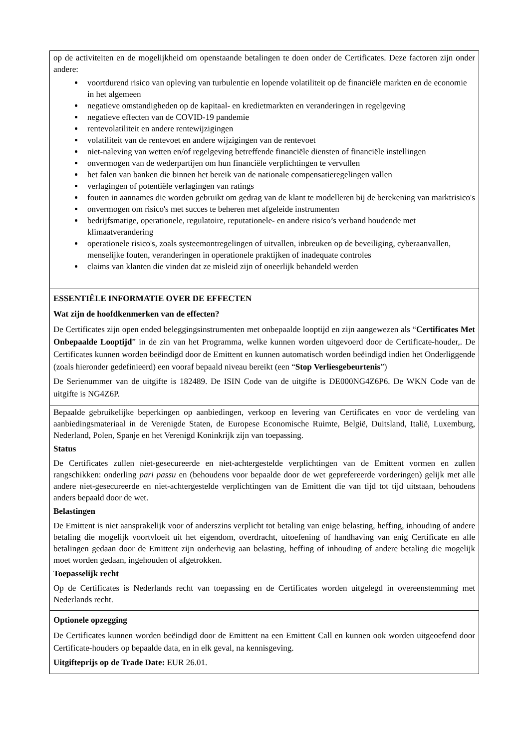| op de activiteiten en de mogelijkheid om openstaande betalingen te doen onder de Certificates. Deze factoren zijn onder andere: voortdurend risico van opleving van turbulentie en lopende volatiliteit op de financiële markten en de economie in het algemeen negatieve omstandigheden op de kapitaal- en kredietmarkten en veranderingen in regelgeving negatieve effecten van de COVID-19 pandemie rentevolatiliteit en andere rentewijzigingen volatiliteit van de rentevoet en andere wijzigingen van de rentevoet niet-naleving van wetten en/of regelgeving betreffende financiële diensten of financiële instellingen onvermogen van de wederpartijen om hun financiële verplichtingen te vervullen het falen van banken die binnen het bereik van de nationale compensatieregelingen vallen verlagingen of potentiële verlagingen van ratings fouten in aannames die worden gebruikt om gedrag van de klant te modelleren bij de berekening van marktrisico's onvermogen om risico's met succes te beheren met afgeleide instrumenten bedrijfsmatige, operationele, regulatoire, reputationele- en andere risico’s verband houdende met klimaatverandering operationele risico's, zoals systeemontregelingen of uitvallen, inbreuken op de beveiliging, cyberaanvallen, menselijke fouten, veranderingen in operationele praktijken of inadequate controles claims van klanten die vinden dat ze misleid zijn of oneerlijk behandeld werden |
| ESSENTIËLE INFORMATIE OVER DE EFFECTEN Wat zijn de hoofdkenmerken van de effecten? De Certificates zijn open ended beleggingsinstrumenten met onbepaalde looptijd en zijn aangewezen als “ Certificates Met Onbepaalde Looptijd ” in de zin van het Programma, welke kunnen worden uitgevoerd door de Certificate-houder,. De Certificates kunnen worden beëindigd door de Emittent en kunnen automatisch worden beëindigd indien het Onderliggende (zoals hieronder gedefinieerd) een vooraf bepaald niveau bereikt (een “ Stop Verliesgebeurtenis ”) De Serienummer van de uitgifte is 182489. De ISIN Code van de uitgifte is DE000NG4Z6P6. De WKN Code van de uitgifte is NG4Z6P. |
| Bepaalde gebruikelijke beperkingen op aanbiedingen, verkoop en levering van Certificates en voor de verdeling van aanbiedingsmateriaal in de Verenigde Staten, de Europese Economische Ruimte, België, Duitsland, Italië, Luxemburg, Nederland, Polen, Spanje en het Verenigd Koninkrijk zijn van toepassing. Status De Certificates zullen niet-gesecureerde en niet-achtergestelde verplichtingen van de Emittent vormen en zullen rangschikken: onderling pari passu en (behoudens voor bepaalde door de wet geprefereerde vorderingen) gelijk met alle andere niet-gesecureerde en niet-achtergestelde verplichtingen van de Emittent die van tijd tot tijd uitstaan, behoudens anders bepaald door de wet. Belastingen De Emittent is niet aansprakelijk voor of anderszins verplicht tot betaling van enige belasting, heffing, inhouding of andere betaling die mogelijk voortvloeit uit het eigendom, overdracht, uitoefening of handhaving van enig Certificate en alle betalingen gedaan door de Emittent zijn onderhevig aan belasting, heffing of inhouding of andere betaling die mogelijk moet worden gedaan, ingehouden of afgetrokken. Toepasselijk recht Op de Certificates is Nederlands recht van toepassing en de Certificates worden uitgelegd in overeenstemming met Nederlands recht. |
| Optionele opzegging De Certificates kunnen worden beëindigd door de Emittent na een Emittent Call en kunnen ook worden uitgeoefend door Certificate-houders op bepaalde data, en in elk geval, na kennisgeving. Uitgifteprijs op de Trade Date: EUR 26.01. |